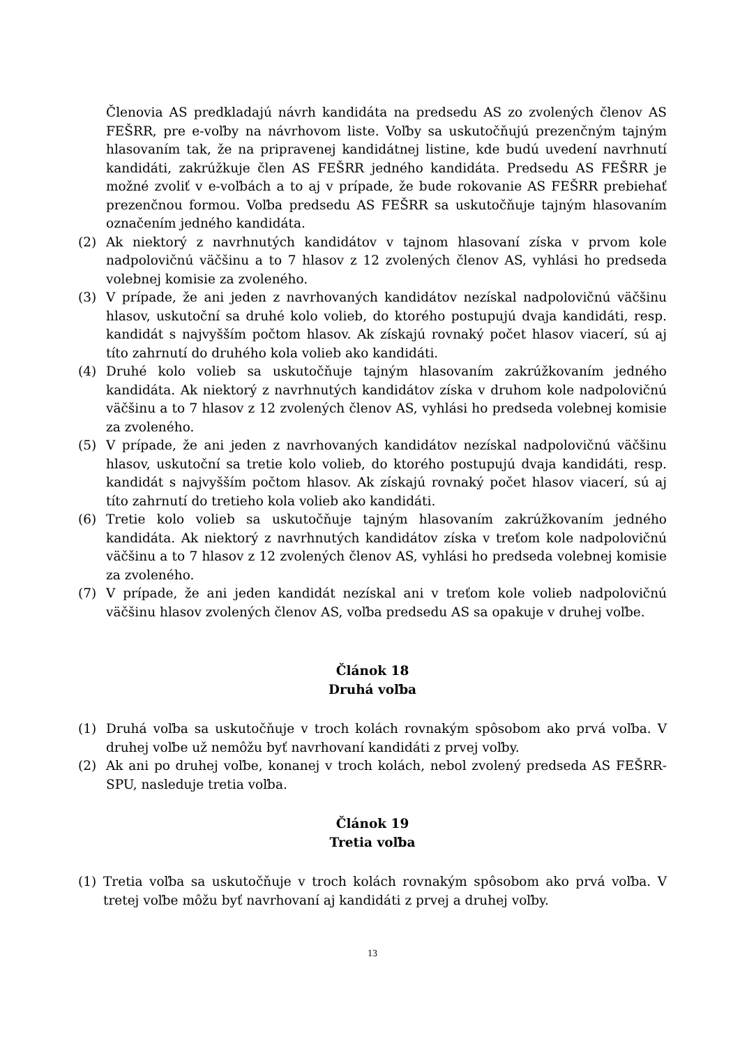Členovia AS predkladajú návrh kandidáta na predsedu AS zo zvolených členov AS FEŠRR, pre e-voľby na návrhovom liste. Voľby sa uskutočňujú prezenčným tajným hlasovaním tak, že na pripravenej kandidátnej listine, kde budú uvedení navrhnutí kandidáti, zakrúžkuje člen AS FEŠRR jedného kandidáta. Predsedu AS FEŠRR je možné zvoliť v e-voľbách a to aj v prípade, že bude rokovanie AS FEŠRR prebiehať prezenčnou formou. Voľba predsedu AS FEŠRR sa uskutočňuje tajným hlasovaním označením jedného kandidáta.
(2) Ak niektorý z navrhnutých kandidátov v tajnom hlasovaní získa v prvom kole nadpolovičnú väčšinu a to 7 hlasov z 12 zvolených členov AS, vyhlási ho predseda volebnej komisie za zvoleného.
(3) V prípade, že ani jeden z navrhovaných kandidátov nezískal nadpolovičnú väčšinu hlasov, uskutoční sa druhé kolo volieb, do ktorého postupujú dvaja kandidáti, resp. kandidát s najvyšším počtom hlasov. Ak získajú rovnaký počet hlasov viacerí, sú aj títo zahrnutí do druhého kola volieb ako kandidáti.
(4) Druhé kolo volieb sa uskutočňuje tajným hlasovaním zakrúžkovaním jedného kandidáta. Ak niektorý z navrhnutých kandidátov získa v druhom kole nadpolovičnú väčšinu a to 7 hlasov z 12 zvolených členov AS, vyhlási ho predseda volebnej komisie za zvoleného.
(5) V prípade, že ani jeden z navrhovaných kandidátov nezískal nadpolovičnú väčšinu hlasov, uskutoční sa tretie kolo volieb, do ktorého postupujú dvaja kandidáti, resp. kandidát s najvyšším počtom hlasov. Ak získajú rovnaký počet hlasov viacerí, sú aj títo zahrnutí do tretieho kola volieb ako kandidáti.
(6) Tretie kolo volieb sa uskutočňuje tajným hlasovaním zakrúžkovaním jedného kandidáta. Ak niektorý z navrhnutých kandidátov získa v treťom kole nadpolovičnú väčšinu a to 7 hlasov z 12 zvolených členov AS, vyhlási ho predseda volebnej komisie za zvoleného.
(7) V prípade, že ani jeden kandidát nezískal ani v treťom kole volieb nadpolovičnú väčšinu hlasov zvolených členov AS, voľba predsedu AS sa opakuje v druhej voľbe.
Článok 18
Druhá voľba
(1) Druhá voľba sa uskutočňuje v troch kolách rovnakým spôsobom ako prvá voľba. V druhej voľbe už nemôžu byť navrhovaní kandidáti z prvej voľby.
(2) Ak ani po druhej voľbe, konanej v troch kolách, nebol zvolený predseda AS FEŠRR-SPU, nasleduje tretia voľba.
Článok 19
Tretia voľba
(1) Tretia voľba sa uskutočňuje v troch kolách rovnakým spôsobom ako prvá voľba. V tretej voľbe môžu byť navrhovaní aj kandidáti z prvej a druhej voľby.
13